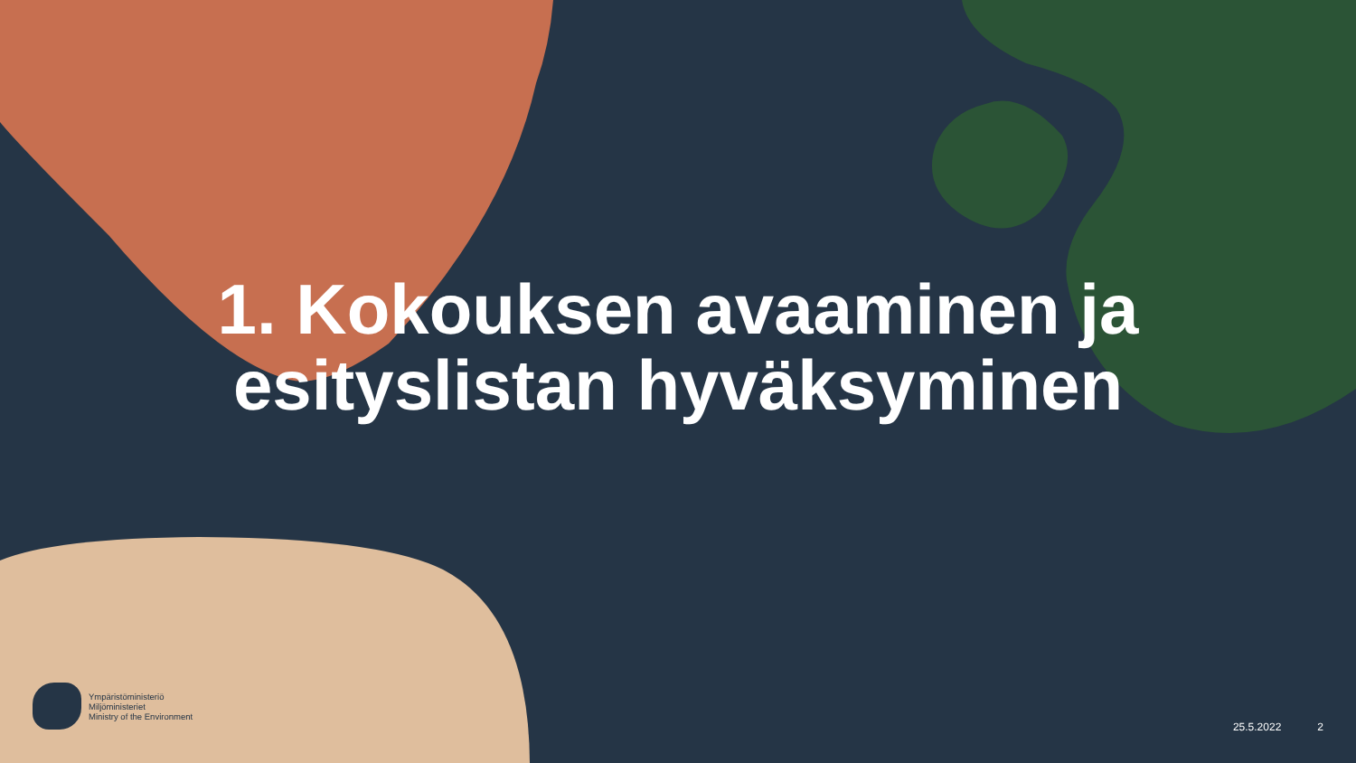1. Kokouksen avaaminen ja
esityslistan hyväksyminen
Ympäristöministeriö
Miljöministeriet
Ministry of the Environment
25.5.2022 2